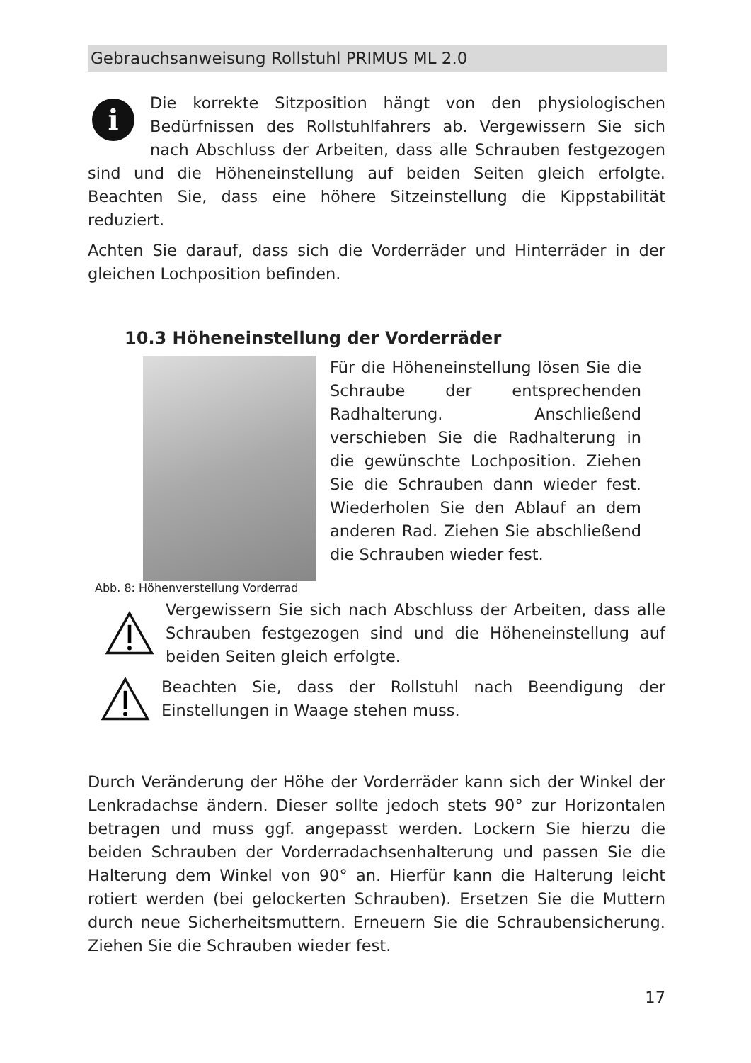Gebrauchsanweisung Rollstuhl PRIMUS ML 2.0
i
Die korrekte Sitzposition hängt von den physiologischen Bedürfnissen des Rollstuhlfahrers ab. Vergewissern Sie sich nach Abschluss der Arbeiten, dass alle Schrauben festgezogen sind und die Höheneinstellung auf beiden Seiten gleich erfolgte. Beachten Sie, dass eine höhere Sitzeinstellung die Kippstabilität reduziert.
Achten Sie darauf, dass sich die Vorderräder und Hinterräder in der gleichen Lochposition befinden.
10.3 Höheneinstellung der Vorderräder
Abb. 8: Höhenverstellung Vorderrad
Für die Höheneinstellung lösen Sie die Schraube der entsprechenden Radhalterung. Anschließend verschieben Sie die Radhalterung in die gewünschte Lochposition. Ziehen Sie die Schrauben dann wieder fest. Wiederholen Sie den Ablauf an dem anderen Rad. Ziehen Sie abschließend die Schrauben wieder fest.
Vergewissern Sie sich nach Abschluss der Arbeiten, dass alle Schrauben festgezogen sind und die Höheneinstellung auf beiden Seiten gleich erfolgte.
Beachten Sie, dass der Rollstuhl nach Beendigung der Einstellungen in Waage stehen muss.
Durch Veränderung der Höhe der Vorderräder kann sich der Winkel der Lenkradachse ändern. Dieser sollte jedoch stets 90° zur Horizontalen betragen und muss ggf. angepasst werden. Lockern Sie hierzu die beiden Schrauben der Vorderradachsenhalterung und passen Sie die Halterung dem Winkel von 90° an. Hierfür kann die Halterung leicht rotiert werden (bei gelockerten Schrauben). Ersetzen Sie die Muttern durch neue Sicherheitsmuttern. Erneuern Sie die Schraubensicherung. Ziehen Sie die Schrauben wieder fest.
17